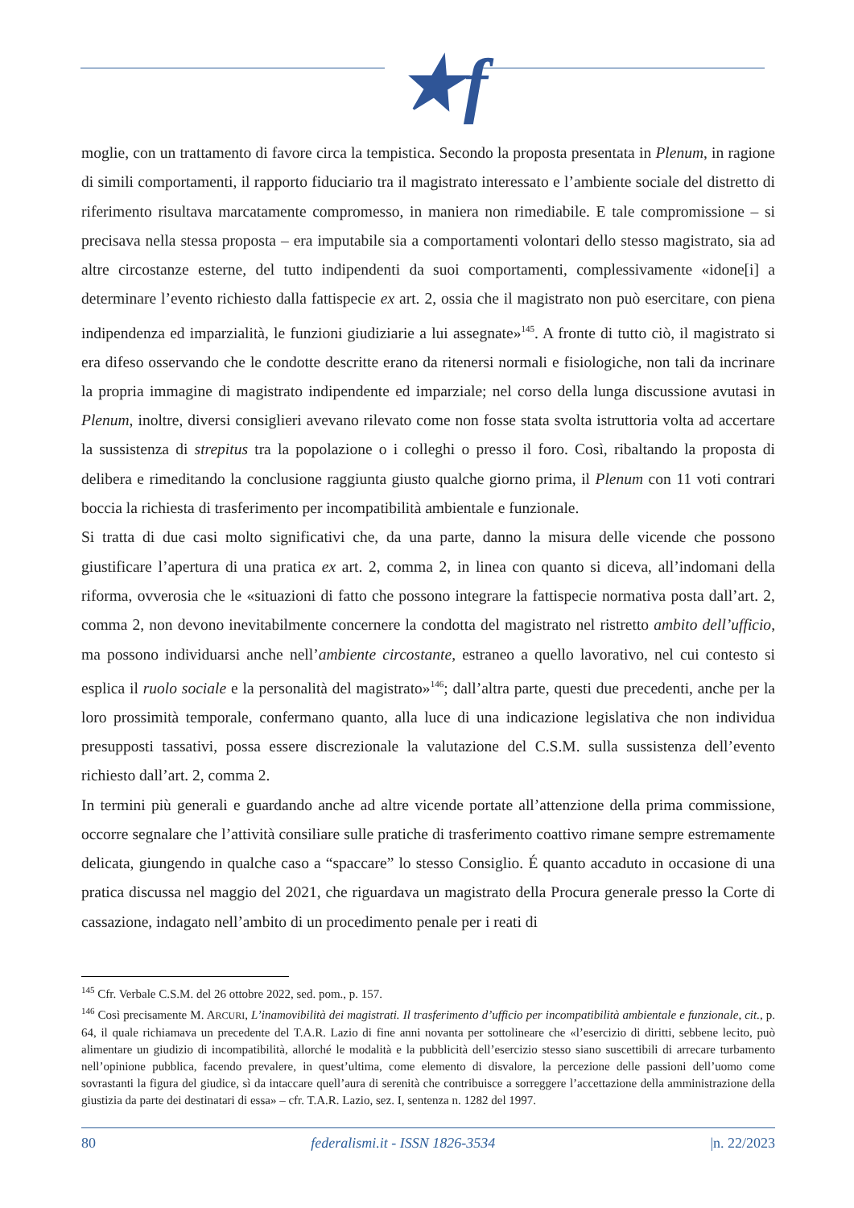★f
moglie, con un trattamento di favore circa la tempistica. Secondo la proposta presentata in Plenum, in ragione di simili comportamenti, il rapporto fiduciario tra il magistrato interessato e l’ambiente sociale del distretto di riferimento risultava marcatamente compromesso, in maniera non rimediabile. E tale compromissione – si precisava nella stessa proposta – era imputabile sia a comportamenti volontari dello stesso magistrato, sia ad altre circostanze esterne, del tutto indipendenti da suoi comportamenti, complessivamente «idone[i] a determinare l’evento richiesto dalla fattispecie ex art. 2, ossia che il magistrato non può esercitare, con piena indipendenza ed imparzialità, le funzioni giudiziarie a lui assegnate»<sup>145</sup>. A fronte di tutto ciò, il magistrato si era difeso osservando che le condotte descritte erano da ritenersi normali e fisiologiche, non tali da incrinare la propria immagine di magistrato indipendente ed imparziale; nel corso della lunga discussione avutasi in Plenum, inoltre, diversi consiglieri avevano rilevato come non fosse stata svolta istruttoria volta ad accertare la sussistenza di strepitus tra la popolazione o i colleghi o presso il foro. Così, ribaltando la proposta di delibera e rimeditando la conclusione raggiunta giusto qualche giorno prima, il Plenum con 11 voti contrari boccia la richiesta di trasferimento per incompatibilità ambientale e funzionale.
Si tratta di due casi molto significativi che, da una parte, danno la misura delle vicende che possono giustificare l’apertura di una pratica ex art. 2, comma 2, in linea con quanto si diceva, all’indomani della riforma, ovverosia che le «situazioni di fatto che possono integrare la fattispecie normativa posta dall’art. 2, comma 2, non devono inevitabilmente concernere la condotta del magistrato nel ristretto ambito dell’ufficio, ma possono individuarsi anche nell’ambiente circostante, estraneo a quello lavorativo, nel cui contesto si esplica il ruolo sociale e la personalità del magistrato»<sup>146</sup>; dall’altra parte, questi due precedenti, anche per la loro prossimità temporale, confermano quanto, alla luce di una indicazione legislativa che non individua presupposti tassativi, possa essere discrezionale la valutazione del C.S.M. sulla sussistenza dell’evento richiesto dall’art. 2, comma 2.
In termini più generali e guardando anche ad altre vicende portate all’attenzione della prima commissione, occorre segnalare che l’attività consiliare sulle pratiche di trasferimento coattivo rimane sempre estremamente delicata, giungendo in qualche caso a “spaccare” lo stesso Consiglio. É quanto accaduto in occasione di una pratica discussa nel maggio del 2021, che riguardava un magistrato della Procura generale presso la Corte di cassazione, indagato nell’ambito di un procedimento penale per i reati di
<sup>145</sup> Cfr. Verbale C.S.M. del 26 ottobre 2022, sed. pom., p. 157.
<sup>146</sup> Così precisamente M. ARCURI, L’inamovibilità dei magistrati. Il trasferimento d’ufficio per incompatibilità ambientale e funzionale, cit., p. 64, il quale richiamava un precedente del T.A.R. Lazio di fine anni novanta per sottolineare che «l’esercizio di diritti, sebbene lecito, può alimentare un giudizio di incompatibilità, allorché le modalità e la pubblicità dell’esercizio stesso siano suscettibili di arrecare turbamento nell’opinione pubblica, facendo prevalere, in quest’ultima, come elemento di disvalore, la percezione delle passioni dell’uomo come sovrastanti la figura del giudice, sì da intaccare quell’aura di serenità che contribuisce a sorreggere l’accettazione della amministrazione della giustizia da parte dei destinatari di essa» – cfr. T.A.R. Lazio, sez. I, sentenza n. 1282 del 1997.
80 federalismi.it - ISSN 1826-3534 |n. 22/2023